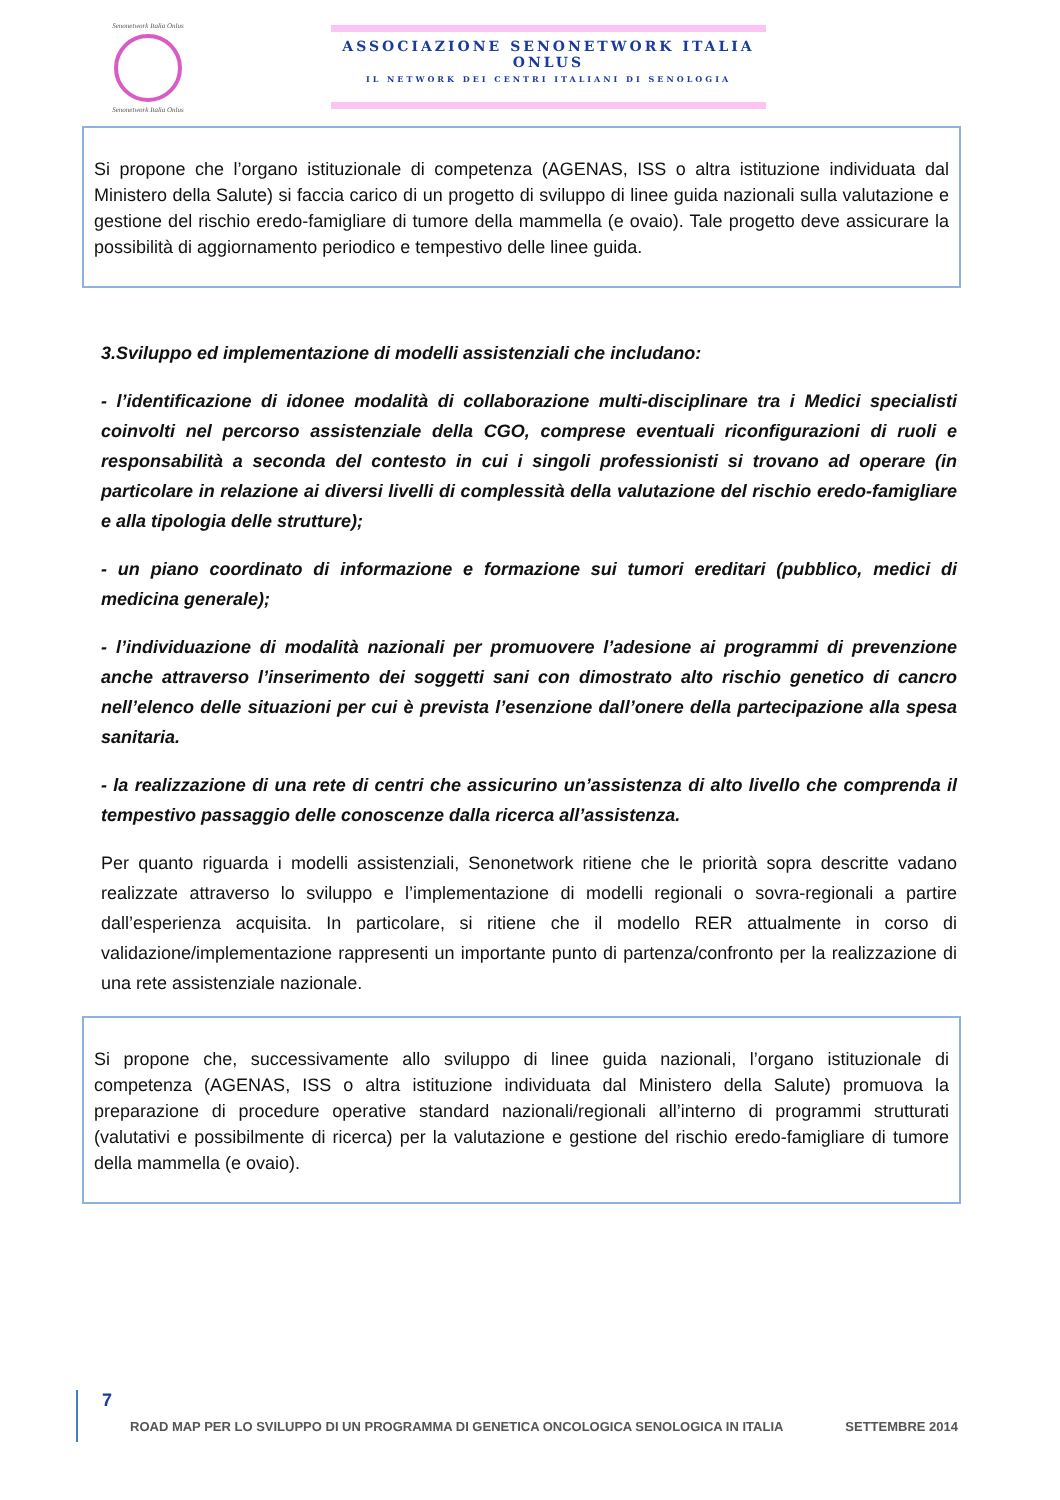Senonetwork Italia Onlus
Senonetwork Italia Onlus
ASSOCIAZIONE SENONETWORK ITALIA ONLUS
IL NETWORK DEI CENTRI ITALIANI DI SENOLOGIA
Si propone che l’organo istituzionale di competenza (AGENAS, ISS o altra istituzione individuata dal Ministero della Salute) si faccia carico di un progetto di sviluppo di linee guida nazionali sulla valutazione e gestione del rischio eredo-famigliare di tumore della mammella (e ovaio). Tale progetto deve assicurare la possibilità di aggiornamento periodico e tempestivo delle linee guida.
3.Sviluppo ed implementazione di modelli assistenziali che includano:
- l’identificazione di idonee modalità di collaborazione multi-disciplinare tra i Medici specialisti coinvolti nel percorso assistenziale della CGO, comprese eventuali riconfigurazioni di ruoli e responsabilità a seconda del contesto in cui i singoli professionisti si trovano ad operare (in particolare in relazione ai diversi livelli di complessità della valutazione del rischio eredo-famigliare e alla tipologia delle strutture);
- un piano coordinato di informazione e formazione sui tumori ereditari (pubblico, medici di medicina generale);
- l’individuazione di modalità nazionali per promuovere l’adesione ai programmi di prevenzione anche attraverso l’inserimento dei soggetti sani con dimostrato alto rischio genetico di cancro nell’elenco delle situazioni per cui è prevista l’esenzione dall’onere della partecipazione alla spesa sanitaria.
- la realizzazione di una rete di centri che assicurino un’assistenza di alto livello che comprenda il tempestivo passaggio delle conoscenze dalla ricerca all’assistenza.
Per quanto riguarda i modelli assistenziali, Senonetwork ritiene che le priorità sopra descritte vadano realizzate attraverso lo sviluppo e l’implementazione di modelli regionali o sovra-regionali a partire dall’esperienza acquisita. In particolare, si ritiene che il modello RER attualmente in corso di validazione/implementazione rappresenti un importante punto di partenza/confronto per la realizzazione di una rete assistenziale nazionale.
Si propone che, successivamente allo sviluppo di linee guida nazionali, l’organo istituzionale di competenza (AGENAS, ISS o altra istituzione individuata dal Ministero della Salute) promuova la preparazione di procedure operative standard nazionali/regionali all’interno di programmi strutturati (valutativi e possibilmente di ricerca) per la valutazione e gestione del rischio eredo-famigliare di tumore della mammella (e ovaio).
7
ROAD MAP PER LO SVILUPPO DI UN PROGRAMMA DI GENETICA ONCOLOGICA SENOLOGICA IN ITALIA SETTEMBRE 2014